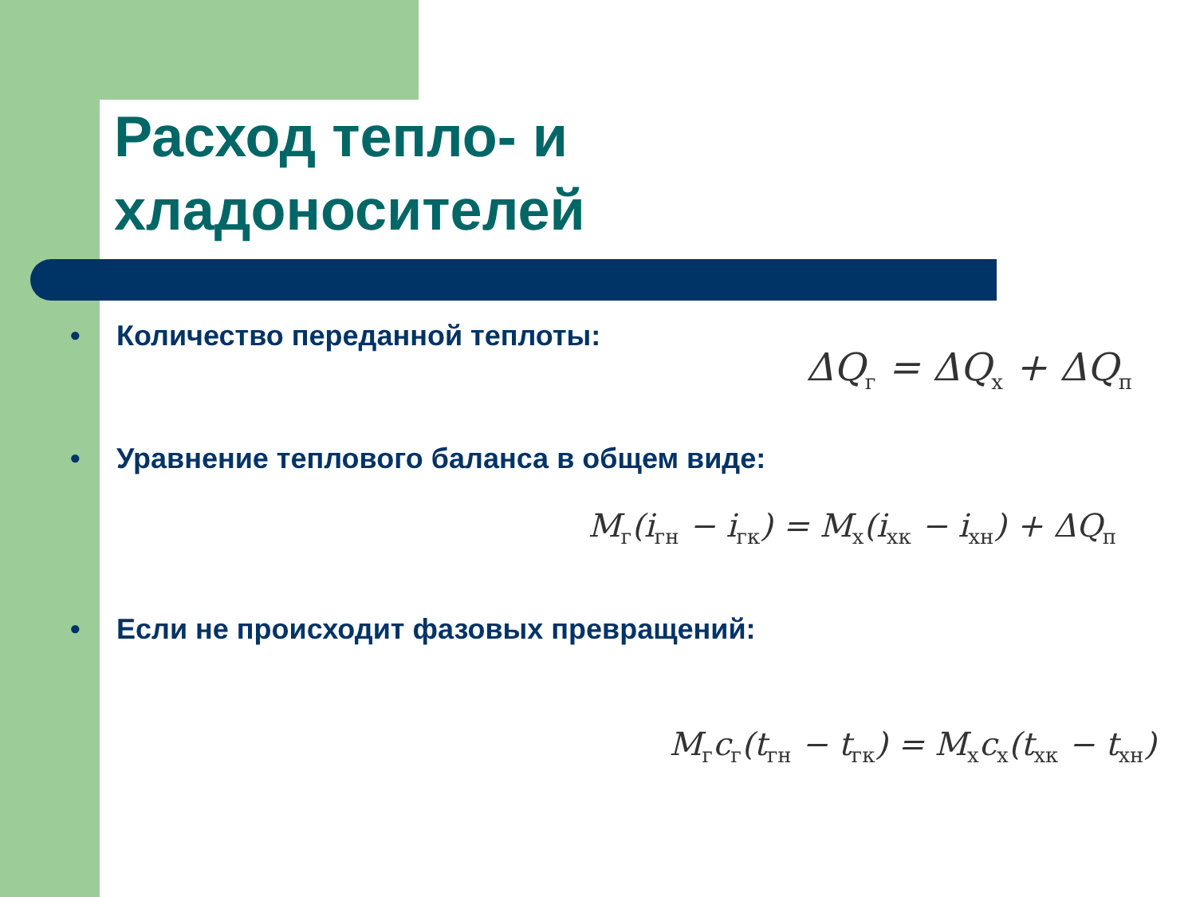Расход тепло- и
хладоносителей
• Количество переданной теплоты:
ΔQ<sub>г</sub> = ΔQ<sub>х</sub> + ΔQ<sub>п</sub>
• Уравнение теплового баланса в общем виде:
M<sub>г</sub>(i<sub>гн</sub> − i<sub>гк</sub>) = M<sub>х</sub>(i<sub>хк</sub> − i<sub>хн</sub>) + ΔQ<sub>п</sub>
• Если не происходит фазовых превращений:
M<sub>г</sub>c<sub>г</sub>(t<sub>гн</sub> − t<sub>гк</sub>) = M<sub>х</sub>c<sub>х</sub>(t<sub>хк</sub> − t<sub>хн</sub>)